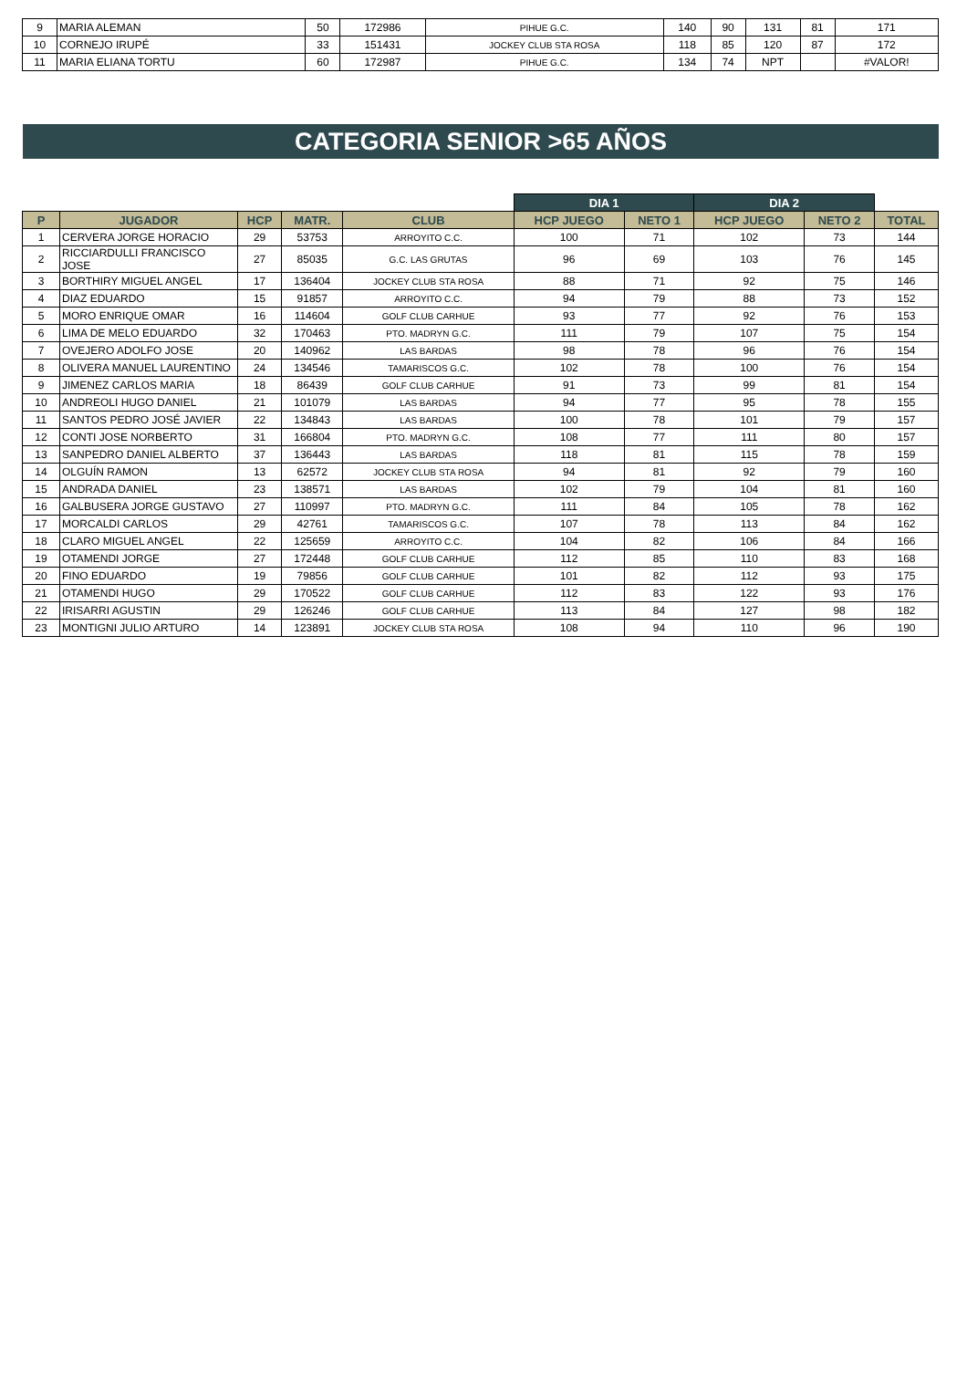| 9 | MARIA ALEMAN | 50 | 172986 | PIHUE G.C. | 140 | 90 | 131 | 81 | 171 |
| 10 | CORNEJO IRUPÉ | 33 | 151431 | JOCKEY CLUB STA ROSA | 118 | 85 | 120 | 87 | 172 |
| 11 | MARIA ELIANA TORTU | 60 | 172987 | PIHUE G.C. | 134 | 74 | NPT | | #VALOR! |
CATEGORIA SENIOR >65 AÑOS
| | | | | | DIA 1 | | DIA 2 | | |
| P | JUGADOR | HCP | MATR. | CLUB | HCP JUEGO | NETO 1 | HCP JUEGO | NETO 2 | TOTAL |
| 1 | CERVERA JORGE HORACIO | 29 | 53753 | ARROYITO C.C. | 100 | 71 | 102 | 73 | 144 |
| 2 | RICCIARDULLI FRANCISCO JOSE | 27 | 85035 | G.C. LAS GRUTAS | 96 | 69 | 103 | 76 | 145 |
| 3 | BORTHIRY MIGUEL ANGEL | 17 | 136404 | JOCKEY CLUB STA ROSA | 88 | 71 | 92 | 75 | 146 |
| 4 | DIAZ EDUARDO | 15 | 91857 | ARROYITO C.C. | 94 | 79 | 88 | 73 | 152 |
| 5 | MORO ENRIQUE OMAR | 16 | 114604 | GOLF CLUB CARHUE | 93 | 77 | 92 | 76 | 153 |
| 6 | LIMA DE MELO EDUARDO | 32 | 170463 | PTO. MADRYN G.C. | 111 | 79 | 107 | 75 | 154 |
| 7 | OVEJERO ADOLFO JOSE | 20 | 140962 | LAS BARDAS | 98 | 78 | 96 | 76 | 154 |
| 8 | OLIVERA MANUEL LAURENTINO | 24 | 134546 | TAMARISCOS G.C. | 102 | 78 | 100 | 76 | 154 |
| 9 | JIMENEZ CARLOS MARIA | 18 | 86439 | GOLF CLUB CARHUE | 91 | 73 | 99 | 81 | 154 |
| 10 | ANDREOLI HUGO DANIEL | 21 | 101079 | LAS BARDAS | 94 | 77 | 95 | 78 | 155 |
| 11 | SANTOS PEDRO JOSÉ JAVIER | 22 | 134843 | LAS BARDAS | 100 | 78 | 101 | 79 | 157 |
| 12 | CONTI JOSE NORBERTO | 31 | 166804 | PTO. MADRYN G.C. | 108 | 77 | 111 | 80 | 157 |
| 13 | SANPEDRO DANIEL ALBERTO | 37 | 136443 | LAS BARDAS | 118 | 81 | 115 | 78 | 159 |
| 14 | OLGUÍN RAMON | 13 | 62572 | JOCKEY CLUB STA ROSA | 94 | 81 | 92 | 79 | 160 |
| 15 | ANDRADA DANIEL | 23 | 138571 | LAS BARDAS | 102 | 79 | 104 | 81 | 160 |
| 16 | GALBUSERA JORGE GUSTAVO | 27 | 110997 | PTO. MADRYN G.C. | 111 | 84 | 105 | 78 | 162 |
| 17 | MORCALDI CARLOS | 29 | 42761 | TAMARISCOS G.C. | 107 | 78 | 113 | 84 | 162 |
| 18 | CLARO MIGUEL ANGEL | 22 | 125659 | ARROYITO C.C. | 104 | 82 | 106 | 84 | 166 |
| 19 | OTAMENDI JORGE | 27 | 172448 | GOLF CLUB CARHUE | 112 | 85 | 110 | 83 | 168 |
| 20 | FINO EDUARDO | 19 | 79856 | GOLF CLUB CARHUE | 101 | 82 | 112 | 93 | 175 |
| 21 | OTAMENDI HUGO | 29 | 170522 | GOLF CLUB CARHUE | 112 | 83 | 122 | 93 | 176 |
| 22 | IRISARRI AGUSTIN | 29 | 126246 | GOLF CLUB CARHUE | 113 | 84 | 127 | 98 | 182 |
| 23 | MONTIGNI JULIO ARTURO | 14 | 123891 | JOCKEY CLUB STA ROSA | 108 | 94 | 110 | 96 | 190 |